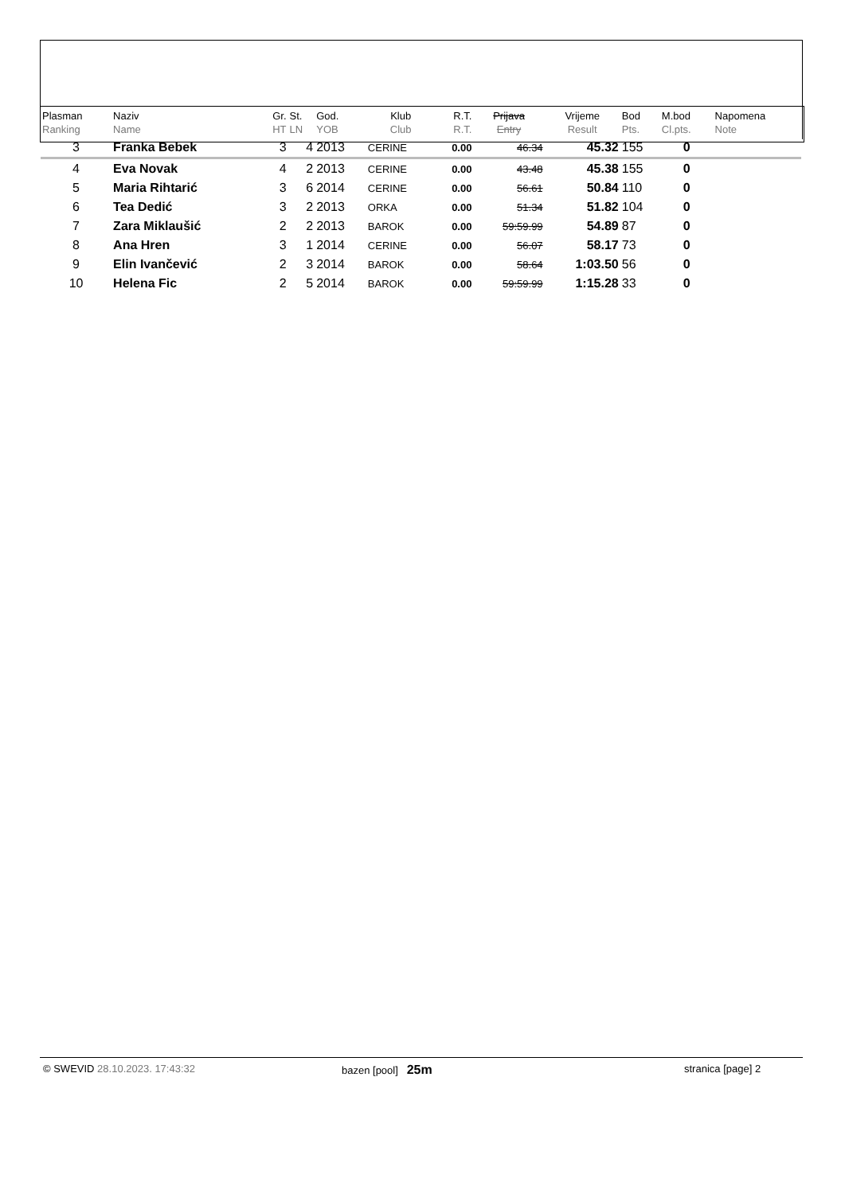| Plasman Ranking | Naziv Name | Gr. HT | St. LN | God. YOB | Klub Club | R.T. R.T. | Prijava Entry | Vrijeme Result | Bod Pts. | M.bod Cl.pts. | Napomena Note |
| --- | --- | --- | --- | --- | --- | --- | --- | --- | --- | --- | --- |
| 3 | Franka Bebek | 3 | 4 | 2013 | CERINE | 0.00 | 46.34 | 45.32 | 155 | 0 | |
| 4 | Eva Novak | 4 | 2 | 2013 | CERINE | 0.00 | 43.48 | 45.38 | 155 | 0 | |
| 5 | Maria Rihtarić | 3 | 6 | 2014 | CERINE | 0.00 | 56.61 | 50.84 | 110 | 0 | |
| 6 | Tea Dedić | 3 | 2 | 2013 | ORKA | 0.00 | 51.34 | 51.82 | 104 | 0 | |
| 7 | Zara Miklaušić | 2 | 2 | 2013 | BAROK | 0.00 | 59:59.99 | 54.89 | 87 | 0 | |
| 8 | Ana Hren | 3 | 1 | 2014 | CERINE | 0.00 | 56.07 | 58.17 | 73 | 0 | |
| 9 | Elin Ivančević | 2 | 3 | 2014 | BAROK | 0.00 | 58.64 | 1:03.50 | 56 | 0 | |
| 10 | Helena Fic | 2 | 5 | 2014 | BAROK | 0.00 | 59:59.99 | 1:15.28 | 33 | 0 | |
© SWEVID 28.10.2023. 17:43:32 bazen [pool] 25m
stranica [page] 2